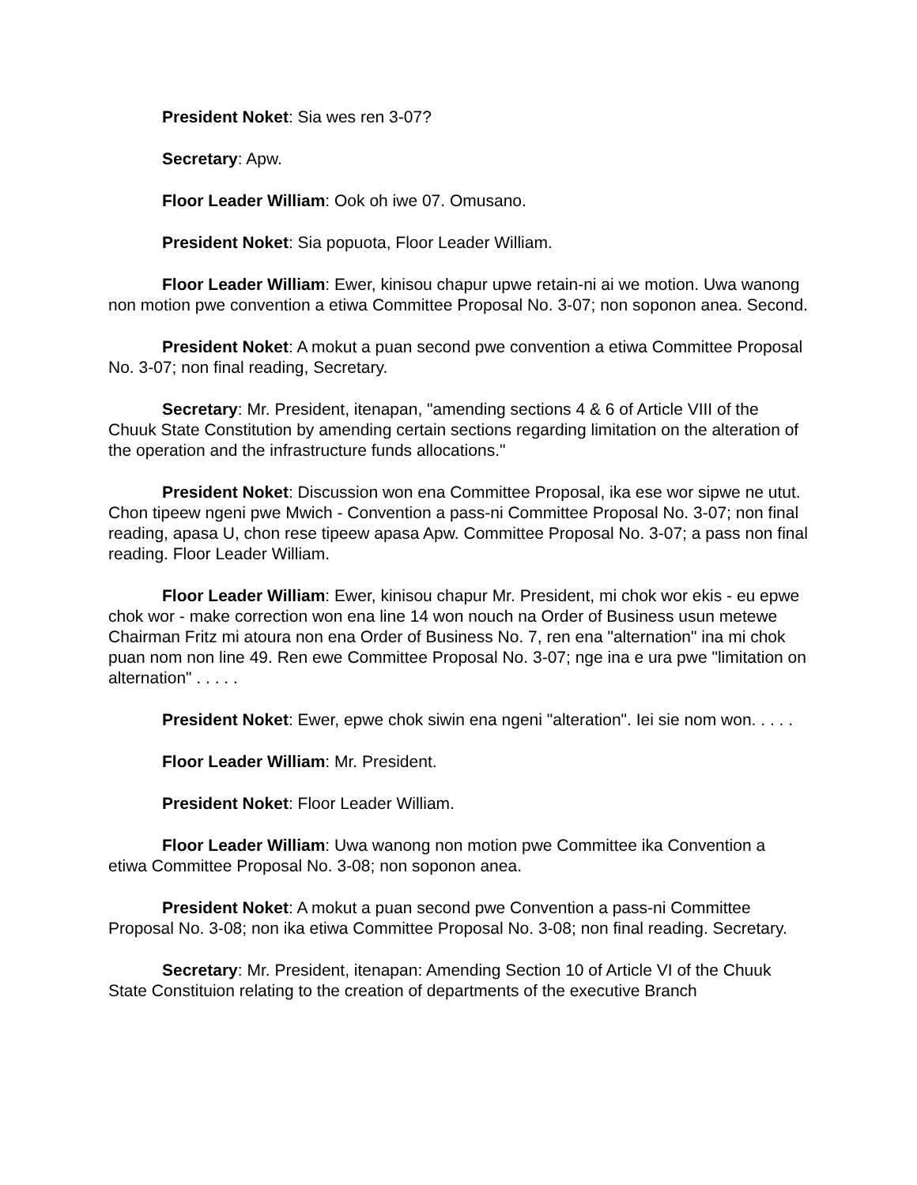President Noket: Sia wes ren 3-07?
Secretary: Apw.
Floor Leader William: Ook oh iwe 07. Omusano.
President Noket: Sia popuota, Floor Leader William.
Floor Leader William: Ewer, kinisou chapur upwe retain-ni ai we motion. Uwa wanong non motion pwe convention a etiwa Committee Proposal No. 3-07; non soponon anea. Second.
President Noket: A mokut a puan second pwe convention a etiwa Committee Proposal No. 3-07; non final reading, Secretary.
Secretary: Mr. President, itenapan, "amending sections 4 & 6 of Article VIII of the Chuuk State Constitution by amending certain sections regarding limitation on the alteration of the operation and the infrastructure funds allocations."
President Noket: Discussion won ena Committee Proposal, ika ese wor sipwe ne utut. Chon tipeew ngeni pwe Mwich - Convention a pass-ni Committee Proposal No. 3-07; non final reading, apasa U, chon rese tipeew apasa Apw. Committee Proposal No. 3-07; a pass non final reading. Floor Leader William.
Floor Leader William: Ewer, kinisou chapur Mr. President, mi chok wor ekis - eu epwe chok wor - make correction won ena line 14 won nouch na Order of Business usun metewe Chairman Fritz mi atoura non ena Order of Business No. 7, ren ena "alternation" ina mi chok puan nom non line 49. Ren ewe Committee Proposal No. 3-07; nge ina e ura pwe "limitation on alternation" . . . . .
President Noket: Ewer, epwe chok siwin ena ngeni "alteration". Iei sie nom won. . . . .
Floor Leader William: Mr. President.
President Noket: Floor Leader William.
Floor Leader William: Uwa wanong non motion pwe Committee ika Convention a etiwa Committee Proposal No. 3-08; non soponon anea.
President Noket: A mokut a puan second pwe Convention a pass-ni Committee Proposal No. 3-08; non ika etiwa Committee Proposal No. 3-08; non final reading. Secretary.
Secretary: Mr. President, itenapan: Amending Section 10 of Article VI of the Chuuk State Constituion relating to the creation of departments of the executive Branch